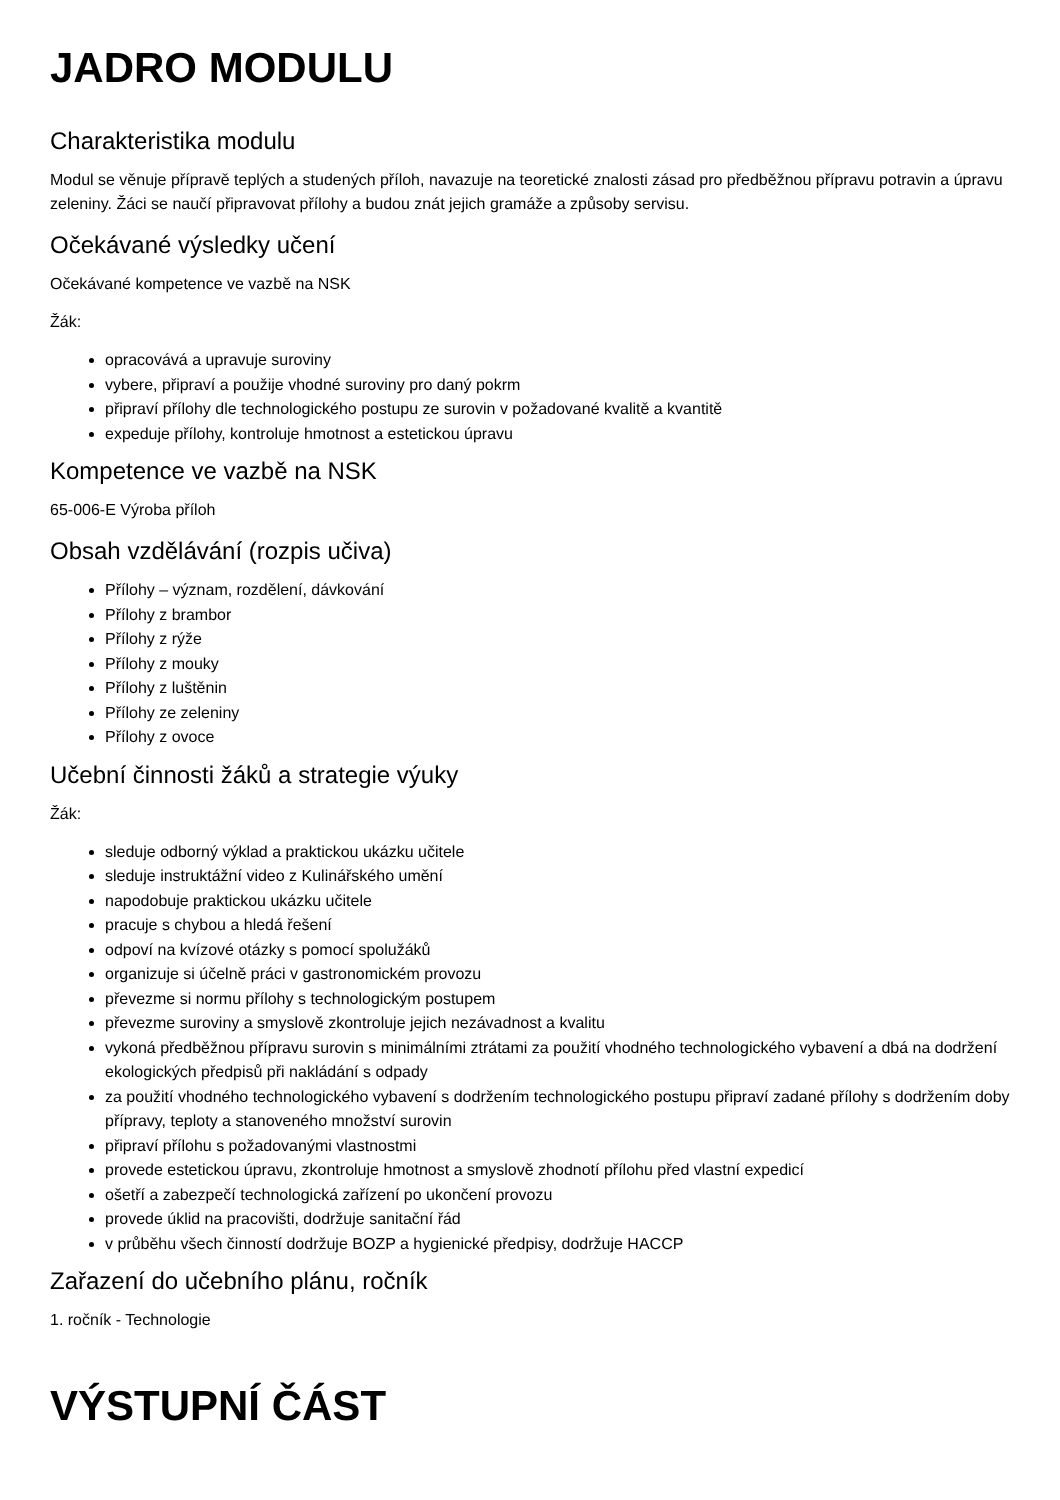JADRO MODULU
Charakteristika modulu
Modul se věnuje přípravě teplých a studených příloh, navazuje na teoretické znalosti zásad pro předběžnou přípravu potravin a úpravu zeleniny. Žáci se naučí připravovat přílohy a budou znát jejich gramáže a způsoby servisu.
Očekávané výsledky učení
Očekávané kompetence ve vazbě na NSK
Žák:
opracovává a upravuje suroviny
vybere, připraví a použije vhodné suroviny pro daný pokrm
připraví přílohy dle technologického postupu ze surovin v požadované kvalitě a kvantitě
expeduje přílohy, kontroluje hmotnost a estetickou úpravu
Kompetence ve vazbě na NSK
65-006-E Výroba příloh
Obsah vzdělávání (rozpis učiva)
Přílohy – význam, rozdělení, dávkování
Přílohy z brambor
Přílohy z rýže
Přílohy z mouky
Přílohy z luštěnin
Přílohy ze zeleniny
Přílohy z ovoce
Učební činnosti žáků a strategie výuky
Žák:
sleduje odborný výklad a praktickou ukázku učitele
sleduje instruktážní video z Kulinářského umění
napodobuje praktickou ukázku učitele
pracuje s chybou a hledá řešení
odpoví na kvízové otázky s pomocí spolužáků
organizuje si účelně práci v gastronomickém provozu
převezme si normu přílohy s technologickým postupem
převezme suroviny a smyslově zkontroluje jejich nezávadnost a kvalitu
vykoná předběžnou přípravu surovin s minimálními ztrátami za použití vhodného technologického vybavení a dbá na dodržení ekologických předpisů při nakládání s odpady
za použití vhodného technologického vybavení s dodržením technologického postupu připraví zadané přílohy s dodržením doby přípravy, teploty a stanoveného množství surovin
připraví přílohu s požadovanými vlastnostmi
provede estetickou úpravu, zkontroluje hmotnost a smyslově zhodnotí přílohu před vlastní expedicí
ošetří a zabezpečí technologická zařízení po ukončení provozu
provede úklid na pracovišti, dodržuje sanitační řád
v průběhu všech činností dodržuje BOZP a hygienické předpisy, dodržuje HACCP
Zařazení do učebního plánu, ročník
1. ročník - Technologie
VÝSTUPNÍ ČÁST